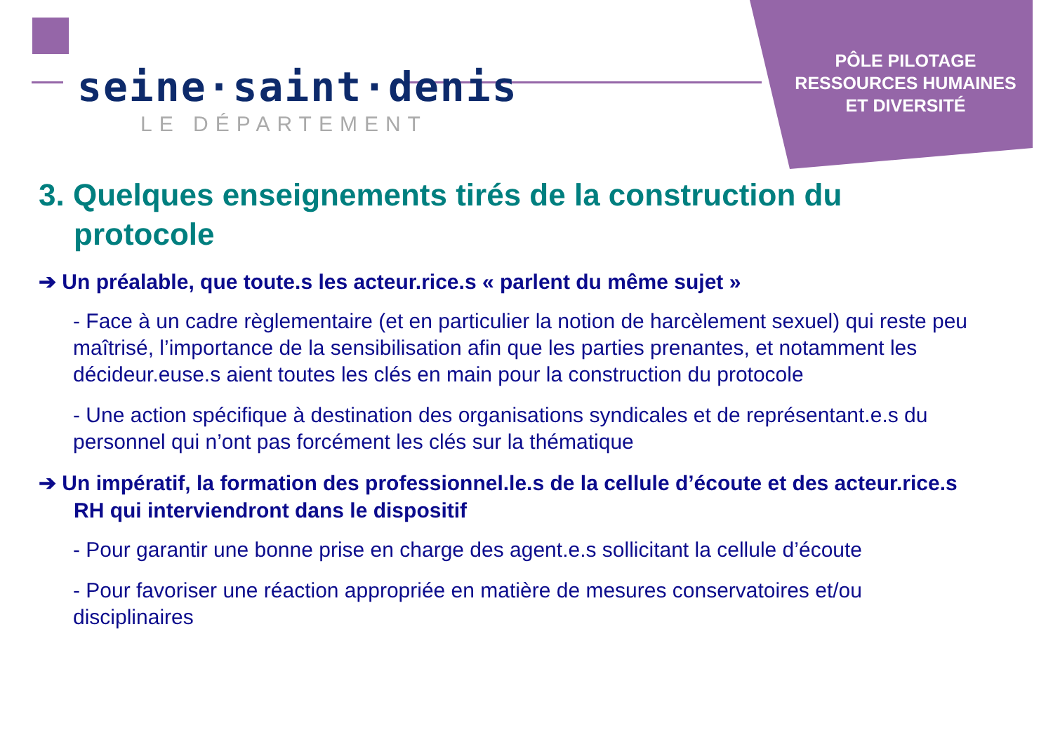seine·saint·denis
LE DÉPARTEMENT
PÔLE PILOTAGE
RESSOURCES HUMAINES
ET DIVERSITÉ
3. Quelques enseignements tirés de la construction du protocole
➔ Un préalable, que toute.s les acteur.rice.s « parlent du même sujet »
- Face à un cadre règlementaire (et en particulier la notion de harcèlement sexuel) qui reste peu maîtrisé, l’importance de la sensibilisation afin que les parties prenantes, et notamment les décideur.euse.s aient toutes les clés en main pour la construction du protocole
- Une action spécifique à destination des organisations syndicales et de représentant.e.s du personnel qui n’ont pas forcément les clés sur la thématique
➔ Un impératif, la formation des professionnel.le.s de la cellule d’écoute et des acteur.rice.s RH qui interviendront dans le dispositif
- Pour garantir une bonne prise en charge des agent.e.s sollicitant la cellule d’écoute
- Pour favoriser une réaction appropriée en matière de mesures conservatoires et/ou disciplinaires